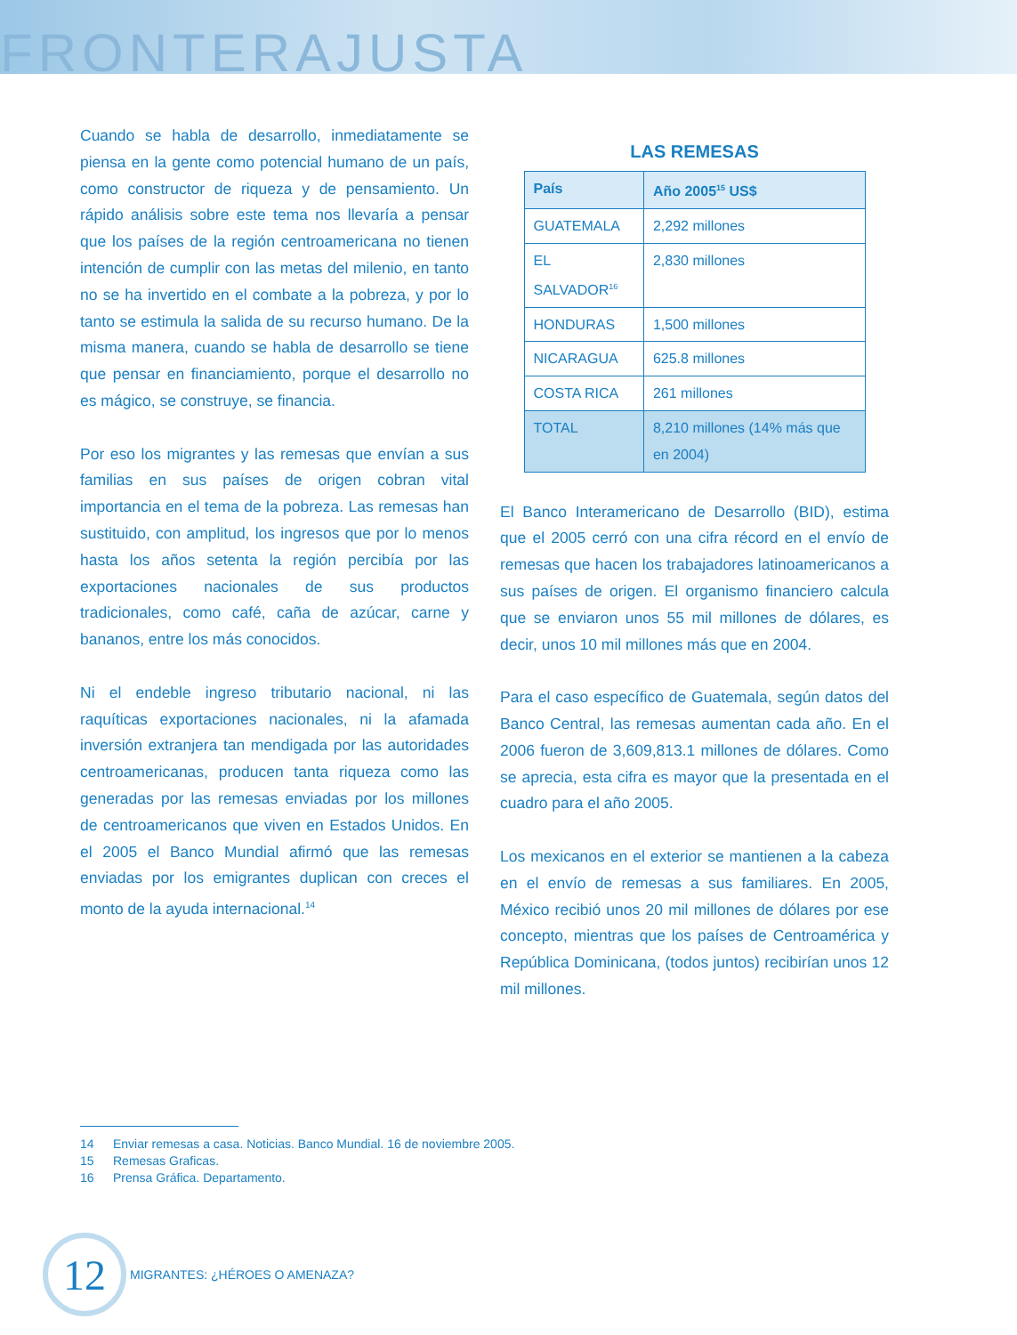FRONTERAJUSTA
Cuando se habla de desarrollo, inmediatamente se piensa en la gente como potencial humano de un país, como constructor de riqueza y de pensamiento. Un rápido análisis sobre este tema nos llevaría a pensar que los países de la región centroamericana no tienen intención de cumplir con las metas del milenio, en tanto no se ha invertido en el combate a la pobreza, y por lo tanto se estimula la salida de su recurso humano. De la misma manera, cuando se habla de desarrollo se tiene que pensar en financiamiento, porque el desarrollo no es mágico, se construye, se financia.
Por eso los migrantes y las remesas que envían a sus familias en sus países de origen cobran vital importancia en el tema de la pobreza. Las remesas han sustituido, con amplitud, los ingresos que por lo menos hasta los años setenta la región percibía por las exportaciones nacionales de sus productos tradicionales, como café, caña de azúcar, carne y bananos, entre los más conocidos.
Ni el endeble ingreso tributario nacional, ni las raquíticas exportaciones nacionales, ni la afamada inversión extranjera tan mendigada por las autoridades centroamericanas, producen tanta riqueza como las generadas por las remesas enviadas por los millones de centroamericanos que viven en Estados Unidos. En el 2005 el Banco Mundial afirmó que las remesas enviadas por los emigrantes duplican con creces el monto de la ayuda internacional.<sup>14</sup>
LAS REMESAS
| País | Año 2005<sup>15</sup> US$ |
| --- | --- |
| GUATEMALA | 2,292 millones |
| EL SALVADOR<sup>16</sup> | 2,830 millones |
| HONDURAS | 1,500 millones |
| NICARAGUA | 625.8 millones |
| COSTA RICA | 261 millones |
| TOTAL | 8,210 millones (14% más que en 2004) |
El Banco Interamericano de Desarrollo (BID), estima que el 2005 cerró con una cifra récord en el envío de remesas que hacen los trabajadores latinoamericanos a sus países de origen. El organismo financiero calcula que se enviaron unos 55 mil millones de dólares, es decir, unos 10 mil millones más que en 2004.
Para el caso específico de Guatemala, según datos del Banco Central, las remesas aumentan cada año. En el 2006 fueron de 3,609,813.1 millones de dólares. Como se aprecia, esta cifra es mayor que la presentada en el cuadro para el año 2005.
Los mexicanos en el exterior se mantienen a la cabeza en el envío de remesas a sus familiares. En 2005, México recibió unos 20 mil millones de dólares por ese concepto, mientras que los países de Centroamérica y República Dominicana, (todos juntos) recibirían unos 12 mil millones.
14 Enviar remesas a casa. Noticias. Banco Mundial. 16 de noviembre 2005.
15 Remesas Graficas.
16 Prensa Gráfica. Departamento.
12
MIGRANTES: ¿HÉROES O AMENAZA?